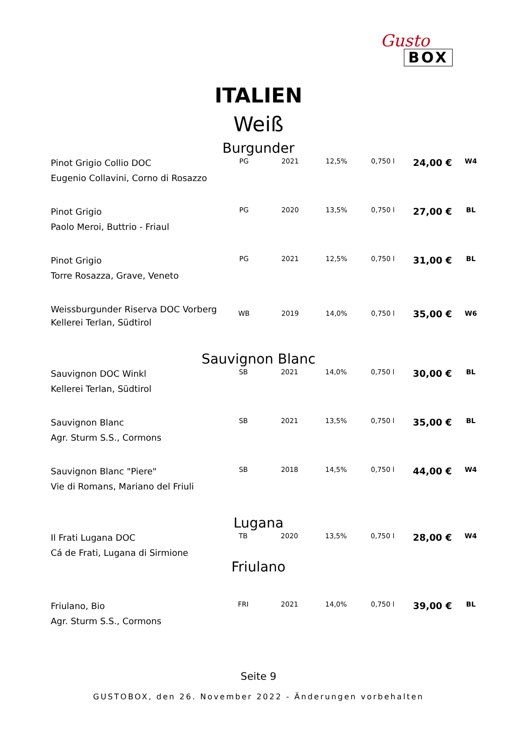Gusto
BOX
ITALIEN
Weiß
Burgunder
| Pinot Grigio Collio DOC Eugenio Collavini, Corno di Rosazzo | PG | 2021 | 12,5% | 0,750 l | 24,00 € | W4 |
| Pinot Grigio Paolo Meroi, Buttrio - Friaul | PG | 2020 | 13,5% | 0,750 l | 27,00 € | BL |
| Pinot Grigio Torre Rosazza, Grave, Veneto | PG | 2021 | 12,5% | 0,750 l | 31,00 € | BL |
| Weissburgunder Riserva DOC Vorberg Kellerei Terlan, Südtirol | WB | 2019 | 14,0% | 0,750 l | 35,00 € | W6 |
Sauvignon Blanc
| Sauvignon DOC Winkl Kellerei Terlan, Südtirol | SB | 2021 | 14,0% | 0,750 l | 30,00 € | BL |
| Sauvignon Blanc Agr. Sturm S.S., Cormons | SB | 2021 | 13,5% | 0,750 l | 35,00 € | BL |
| Sauvignon Blanc "Piere" Vie di Romans, Mariano del Friuli | SB | 2018 | 14,5% | 0,750 l | 44,00 € | W4 |
Lugana
| Il Frati Lugana DOC Cá de Frati, Lugana di Sirmione | TB | 2020 | 13,5% | 0,750 l | 28,00 € | W4 |
Friulano
| Friulano, Bio Agr. Sturm S.S., Cormons | FRI | 2021 | 14,0% | 0,750 l | 39,00 € | BL |
Seite 9
GUSTOBOX, den 26. November 2022 - Änderungen vorbehalten